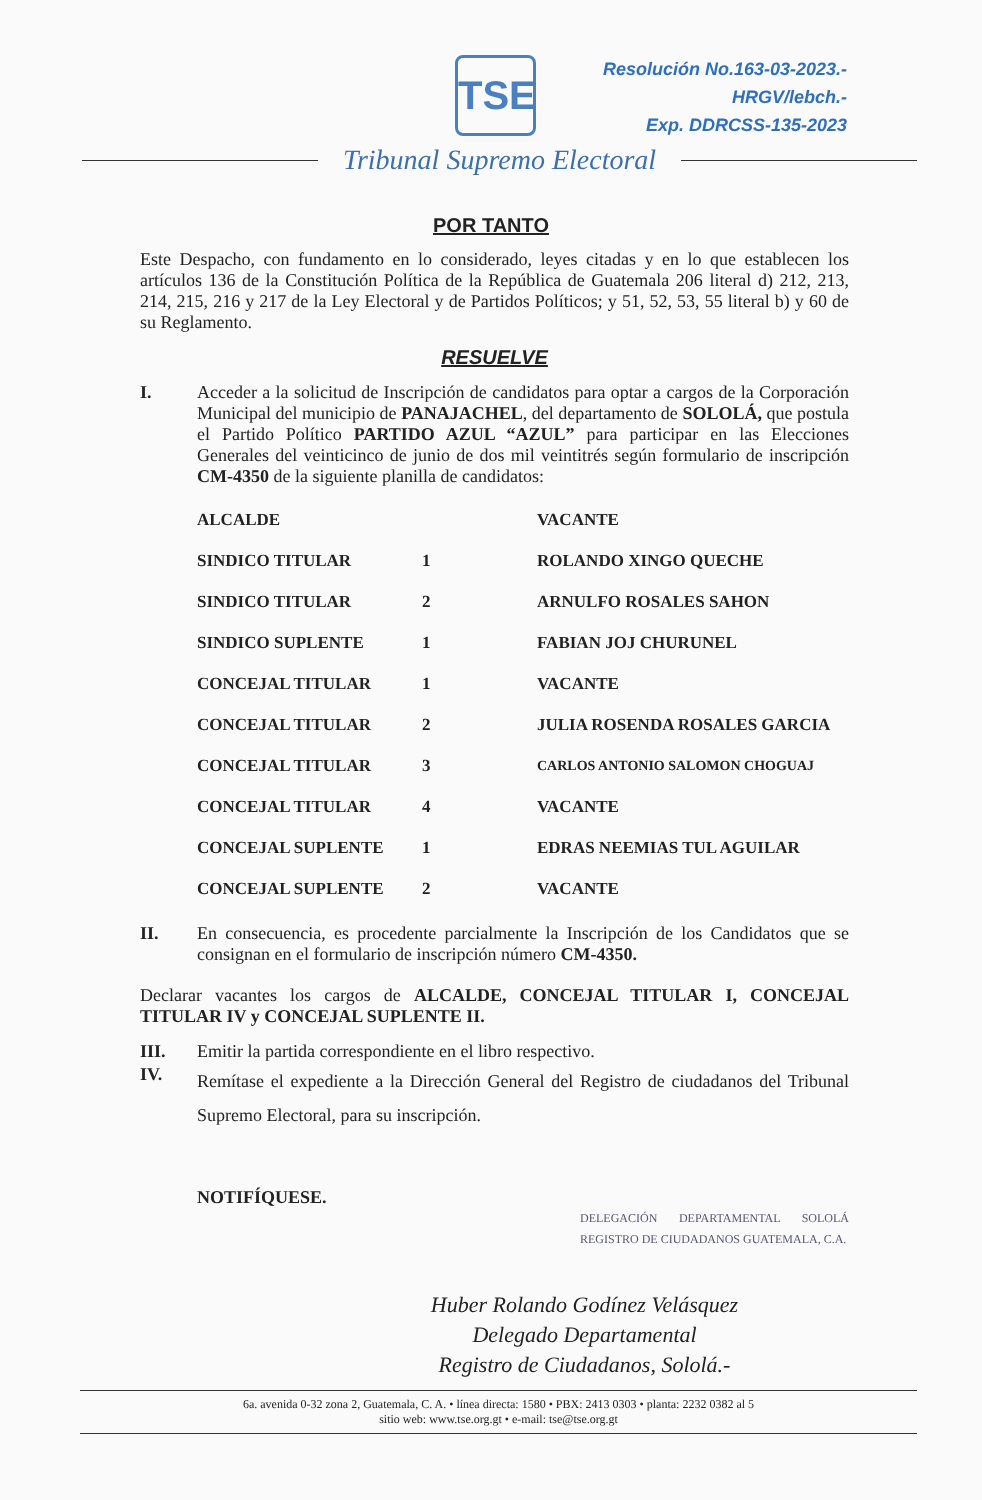TSE
Resolución No.163-03-2023.-
HRGV/lebch.-
Exp. DDRCSS-135-2023
Tribunal Supremo Electoral
POR TANTO
Este Despacho, con fundamento en lo considerado, leyes citadas y en lo que establecen los artículos 136 de la Constitución Política de la República de Guatemala 206 literal d) 212, 213, 214, 215, 216 y 217 de la Ley Electoral y de Partidos Políticos; y 51, 52, 53, 55 literal b) y 60 de su Reglamento.
RESUELVE
I. Acceder a la solicitud de Inscripción de candidatos para optar a cargos de la Corporación Municipal del municipio de PANAJACHEL, del departamento de SOLOLÁ, que postula el Partido Político PARTIDO AZUL “AZUL” para participar en las Elecciones Generales del veinticinco de junio de dos mil veintitrés según formulario de inscripción CM-4350 de la siguiente planilla de candidatos:
| ALCALDE | | VACANTE |
| SINDICO TITULAR | 1 | ROLANDO XINGO QUECHE |
| SINDICO TITULAR | 2 | ARNULFO ROSALES SAHON |
| SINDICO SUPLENTE | 1 | FABIAN JOJ CHURUNEL |
| CONCEJAL TITULAR | 1 | VACANTE |
| CONCEJAL TITULAR | 2 | JULIA ROSENDA ROSALES GARCIA |
| CONCEJAL TITULAR | 3 | CARLOS ANTONIO SALOMON CHOGUAJ |
| CONCEJAL TITULAR | 4 | VACANTE |
| CONCEJAL SUPLENTE | 1 | EDRAS NEEMIAS TUL AGUILAR |
| CONCEJAL SUPLENTE | 2 | VACANTE |
II. En consecuencia, es procedente parcialmente la Inscripción de los Candidatos que se consignan en el formulario de inscripción número CM-4350.
Declarar vacantes los cargos de ALCALDE, CONCEJAL TITULAR I, CONCEJAL TITULAR IV y CONCEJAL SUPLENTE II.
III. Emitir la partida correspondiente en el libro respectivo.
IV.
Remítase el expediente a la Dirección General del Registro de ciudadanos del Tribunal Supremo Electoral, para su inscripción.
NOTIFÍQUESE.
DELEGACIÓN DEPARTAMENTAL SOLOLÁ REGISTRO DE CIUDADANOS GUATEMALA, C.A.
Huber Rolando Godínez Velásquez
Delegado Departamental
Registro de Ciudadanos, Sololá.-
6a. avenida 0-32 zona 2, Guatemala, C. A. • línea directa: 1580 • PBX: 2413 0303 • planta: 2232 0382 al 5
sitio web: www.tse.org.gt • e-mail: tse@tse.org.gt